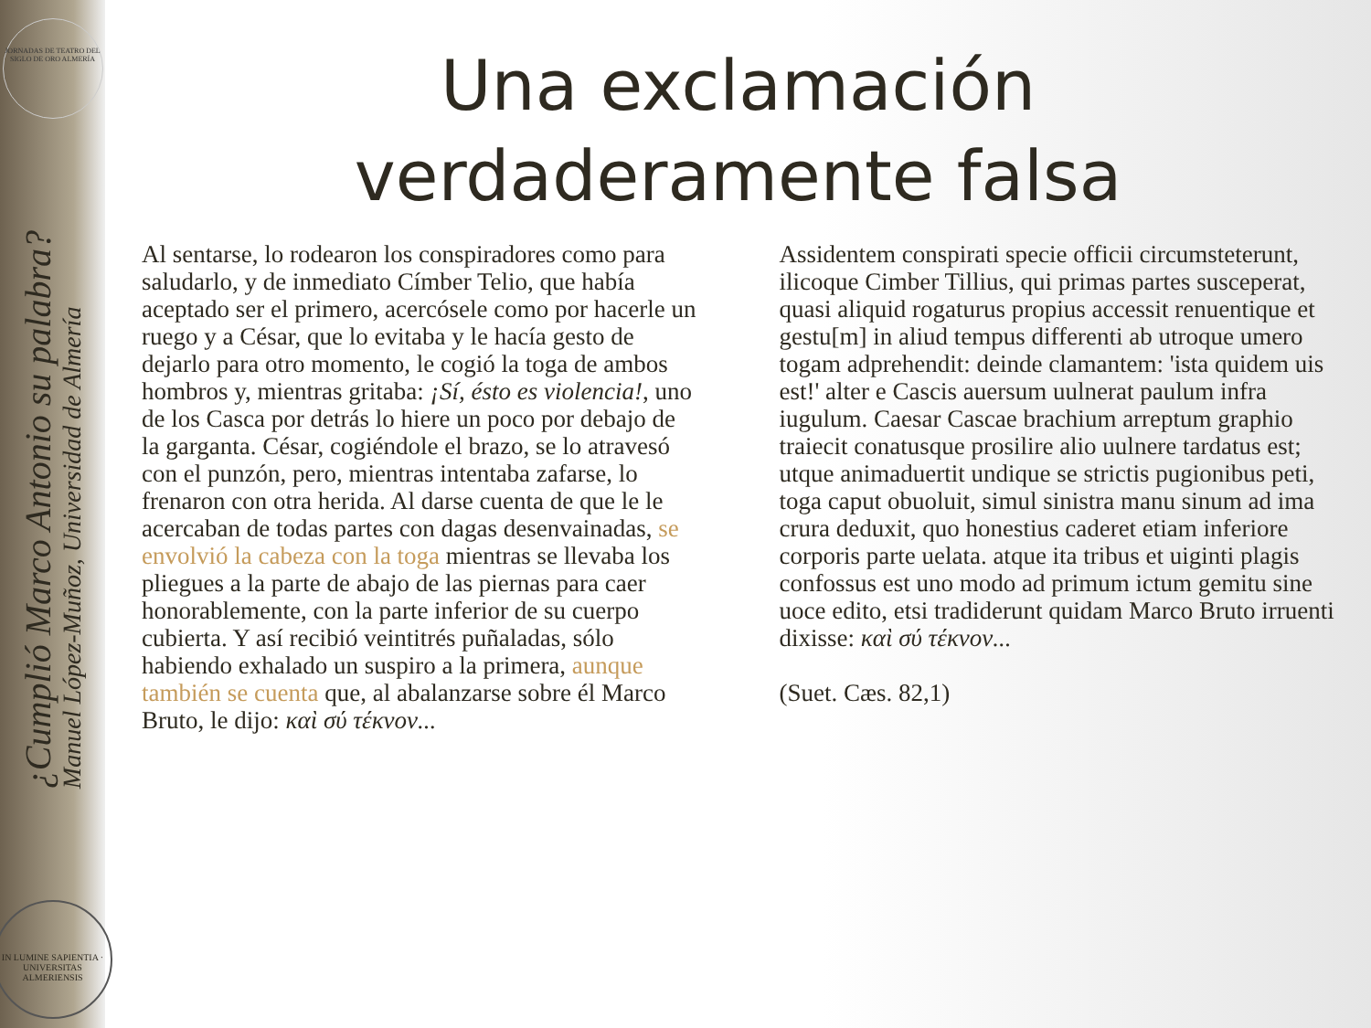JORNADAS DE TEATRO DEL SIGLO DE ORO ALMERÍA
¿Cumplió Marco Antonio su palabra?
Manuel López-Muñoz, Universidad de Almería
IN LUMINE SAPIENTIA · UNIVERSITAS ALMERIENSIS
Una exclamación verdaderamente falsa
Al sentarse, lo rodearon los conspiradores como para saludarlo, y de inmediato Címber Telio, que había aceptado ser el primero, acercósele como por hacerle un ruego y a César, que lo evitaba y le hacía gesto de dejarlo para otro momento, le cogió la toga de ambos hombros y, mientras gritaba: ¡Sí, ésto es violencia!, uno de los Casca por detrás lo hiere un poco por debajo de la garganta. César, cogiéndole el brazo, se lo atravesó con el punzón, pero, mientras intentaba zafarse, lo frenaron con otra herida. Al darse cuenta de que le le acercaban de todas partes con dagas desenvainadas, se envolvió la cabeza con la toga mientras se llevaba los pliegues a la parte de abajo de las piernas para caer honorablemente, con la parte inferior de su cuerpo cubierta. Y así recibió veintitrés puñaladas, sólo habiendo exhalado un suspiro a la primera, aunque también se cuenta que, al abalanzarse sobre él Marco Bruto, le dijo: καὶ σύ τέκνον...
Assidentem conspirati specie officii circumsteterunt, ilicoque Cimber Tillius, qui primas partes susceperat, quasi aliquid rogaturus propius accessit renuentique et gestu[m] in aliud tempus differenti ab utroque umero togam adprehendit: deinde clamantem: 'ista quidem uis est!' alter e Cascis auersum uulnerat paulum infra iugulum. Caesar Cascae brachium arreptum graphio traiecit conatusque prosilire alio uulnere tardatus est; utque animaduertit undique se strictis pugionibus peti, toga caput obuoluit, simul sinistra manu sinum ad ima crura deduxit, quo honestius caderet etiam inferiore corporis parte uelata. atque ita tribus et uiginti plagis confossus est uno modo ad primum ictum gemitu sine uoce edito, etsi tradiderunt quidam Marco Bruto irruenti dixisse: καὶ σύ τέκνον...
(Suet. Cæs. 82,1)